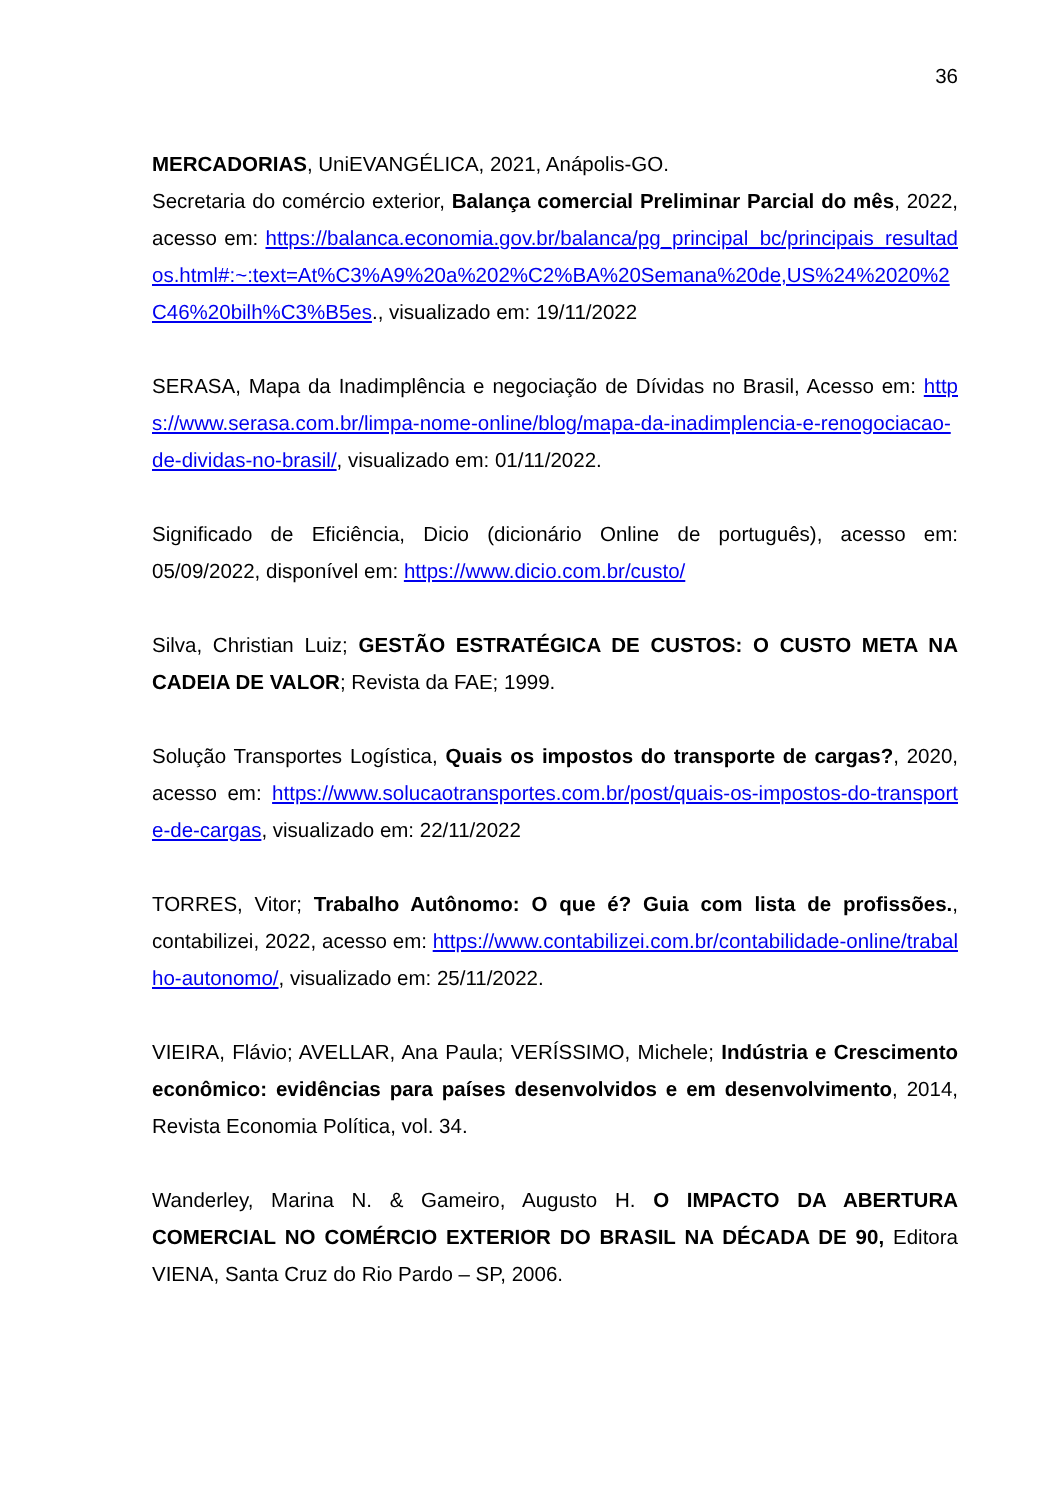36
MERCADORIAS, UniEVANGÉLICA, 2021, Anápolis-GO.
Secretaria do comércio exterior, Balança comercial Preliminar Parcial do mês, 2022, acesso em: https://balanca.economia.gov.br/balanca/pg_principal_bc/principais_resultados.html#:~:text=At%C3%A9%20a%202%C2%BA%20Semana%20de,US%24%2020%2C46%20bilh%C3%B5es., visualizado em: 19/11/2022
SERASA, Mapa da Inadimplência e negociação de Dívidas no Brasil, Acesso em: https://www.serasa.com.br/limpa-nome-online/blog/mapa-da-inadimplencia-e-renogociacao-de-dividas-no-brasil/, visualizado em: 01/11/2022.
Significado de Eficiência, Dicio (dicionário Online de português), acesso em: 05/09/2022, disponível em: https://www.dicio.com.br/custo/
Silva, Christian Luiz; GESTÃO ESTRATÉGICA DE CUSTOS: O CUSTO META NA CADEIA DE VALOR; Revista da FAE; 1999.
Solução Transportes Logística, Quais os impostos do transporte de cargas?, 2020, acesso em: https://www.solucaotransportes.com.br/post/quais-os-impostos-do-transporte-de-cargas, visualizado em: 22/11/2022
TORRES, Vitor; Trabalho Autônomo: O que é? Guia com lista de profissões., contabilizei, 2022, acesso em: https://www.contabilizei.com.br/contabilidade-online/trabalho-autonomo/, visualizado em: 25/11/2022.
VIEIRA, Flávio; AVELLAR, Ana Paula; VERÍSSIMO, Michele; Indústria e Crescimento econômico: evidências para países desenvolvidos e em desenvolvimento, 2014, Revista Economia Política, vol. 34.
Wanderley, Marina N. & Gameiro, Augusto H. O IMPACTO DA ABERTURA COMERCIAL NO COMÉRCIO EXTERIOR DO BRASIL NA DÉCADA DE 90, Editora VIENA, Santa Cruz do Rio Pardo – SP, 2006.